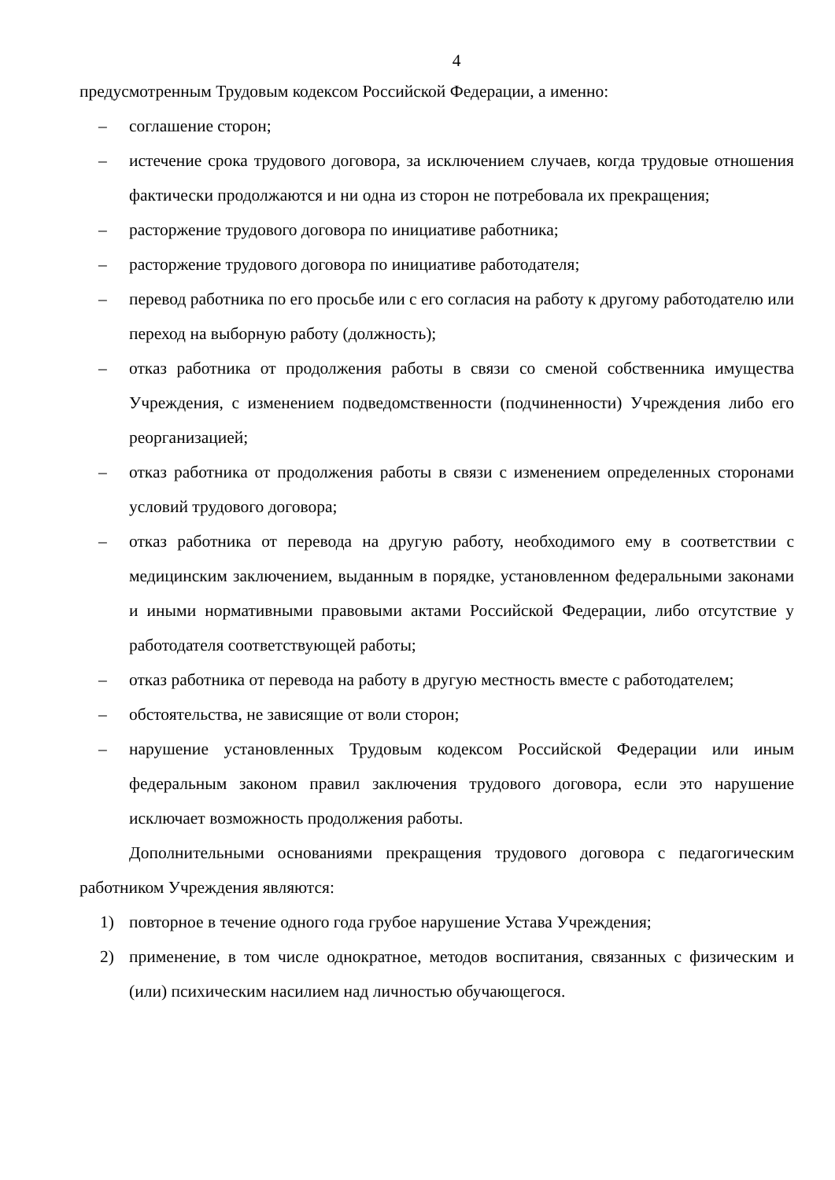4
предусмотренным Трудовым кодексом Российской Федерации, а именно:
– соглашение сторон;
– истечение срока трудового договора, за исключением случаев, когда трудовые отношения фактически продолжаются и ни одна из сторон не потребовала их прекращения;
– расторжение трудового договора по инициативе работника;
– расторжение трудового договора по инициативе работодателя;
– перевод работника по его просьбе или с его согласия на работу к другому работодателю или переход на выборную работу (должность);
– отказ работника от продолжения работы в связи со сменой собственника имущества Учреждения, с изменением подведомственности (подчиненности) Учреждения либо его реорганизацией;
– отказ работника от продолжения работы в связи с изменением определенных сторонами условий трудового договора;
– отказ работника от перевода на другую работу, необходимого ему в соответствии с медицинским заключением, выданным в порядке, установленном федеральными законами и иными нормативными правовыми актами Российской Федерации, либо отсутствие у работодателя соответствующей работы;
– отказ работника от перевода на работу в другую местность вместе с работодателем;
– обстоятельства, не зависящие от воли сторон;
– нарушение установленных Трудовым кодексом Российской Федерации или иным федеральным законом правил заключения трудового договора, если это нарушение исключает возможность продолжения работы.
Дополнительными основаниями прекращения трудового договора с педагогическим работником Учреждения являются:
1) повторное в течение одного года грубое нарушение Устава Учреждения;
2) применение, в том числе однократное, методов воспитания, связанных с физическим и (или) психическим насилием над личностью обучающегося.